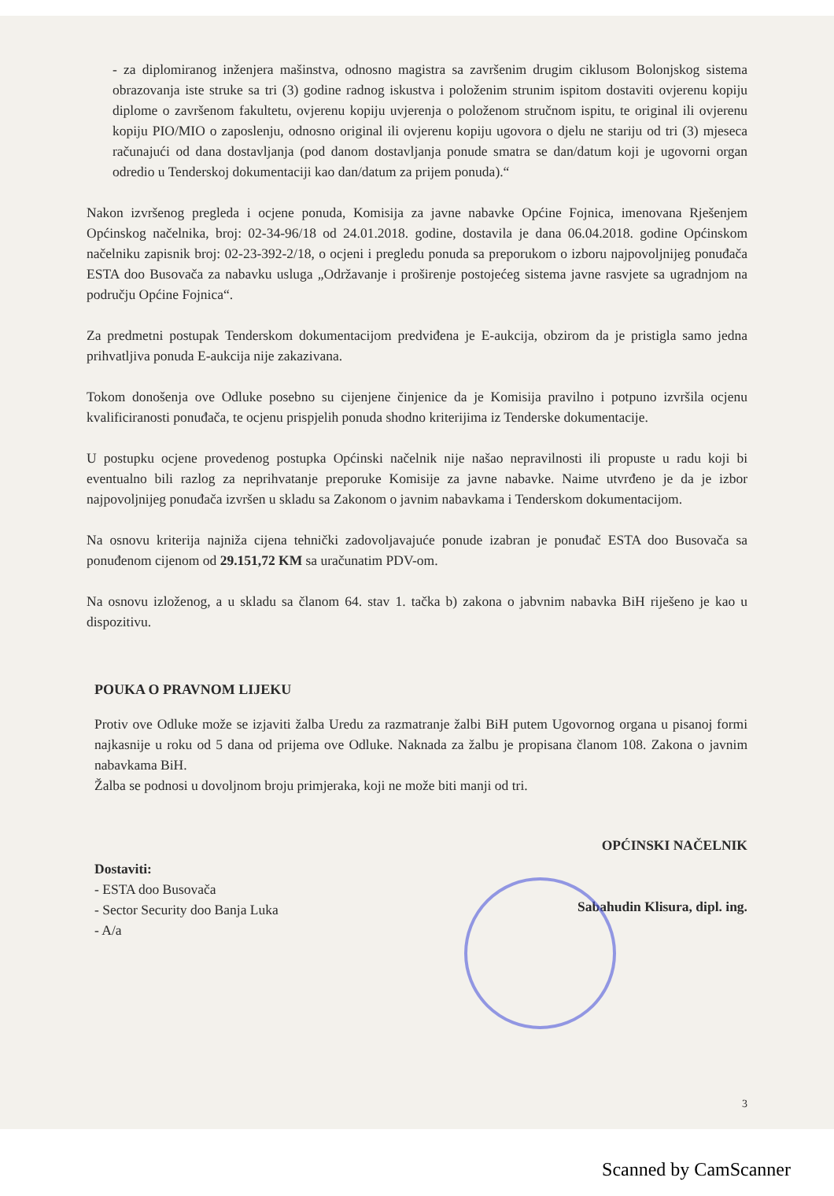- za diplomiranog inženjera mašinstva, odnosno magistra sa završenim drugim ciklusom Bolonjskog sistema obrazovanja iste struke sa tri (3) godine radnog iskustva i položenim strunim ispitom dostaviti ovjerenu kopiju diplome o završenom fakultetu, ovjerenu kopiju uvjerenja o položenom stručnom ispitu, te original ili ovjerenu kopiju PIO/MIO o zaposlenju, odnosno original ili ovjerenu kopiju ugovora o djelu ne stariju od tri (3) mjeseca računajući od dana dostavljanja (pod danom dostavljanja ponude smatra se dan/datum koji je ugovorni organ odredio u Tenderskoj dokumentaciji kao dan/datum za prijem ponuda).“
Nakon izvršenog pregleda i ocjene ponuda, Komisija za javne nabavke Općine Fojnica, imenovana Rješenjem Općinskog načelnika, broj: 02-34-96/18 od 24.01.2018. godine, dostavila je dana 06.04.2018. godine Općinskom načelniku zapisnik broj: 02-23-392-2/18, o ocjeni i pregledu ponuda sa preporukom o izboru najpovoljnijeg ponuđača ESTA doo Busovača za nabavku usluga „Održavanje i proširenje postojećeg sistema javne rasvjete sa ugradnjom na području Općine Fojnica“.
Za predmetni postupak Tenderskom dokumentacijom predviđena je E-aukcija, obzirom da je pristigla samo jedna prihvatljiva ponuda E-aukcija nije zakazivana.
Tokom donošenja ove Odluke posebno su cijenjene činjenice da je Komisija pravilno i potpuno izvršila ocjenu kvalificiranosti ponuđača, te ocjenu prispjelih ponuda shodno kriterijima iz Tenderske dokumentacije.
U postupku ocjene provedenog postupka Općinski načelnik nije našao nepravilnosti ili propuste u radu koji bi eventualno bili razlog za neprihvatanje preporuke Komisije za javne nabavke. Naime utvrđeno je da je izbor najpovoljnijeg ponuđača izvršen u skladu sa Zakonom o javnim nabavkama i Tenderskom dokumentacijom.
Na osnovu kriterija najniža cijena tehnički zadovoljavajuće ponude izabran je ponuđač ESTA doo Busovača sa ponuđenom cijenom od 29.151,72 KM sa uračunatim PDV-om.
Na osnovu izloženog, a u skladu sa članom 64. stav 1. tačka b) zakona o jabvnim nabavka BiH riješeno je kao u dispozitivu.
POUKA O PRAVNOM LIJEKU
Protiv ove Odluke može se izjaviti žalba Uredu za razmatranje žalbi BiH putem Ugovornog organa u pisanoj formi najkasnije u roku od 5 dana od prijema ove Odluke. Naknada za žalbu je propisana članom 108. Zakona o javnim nabavkama BiH.
Žalba se podnosi u dovoljnom broju primjeraka, koji ne može biti manji od tri.
Dostaviti:
- ESTA doo Busovača
- Sector Security doo Banja Luka
- A/a
OPĆINSKI NAČELNIK
Sabahudin Klisura, dipl. ing.
3
Scanned by CamScanner